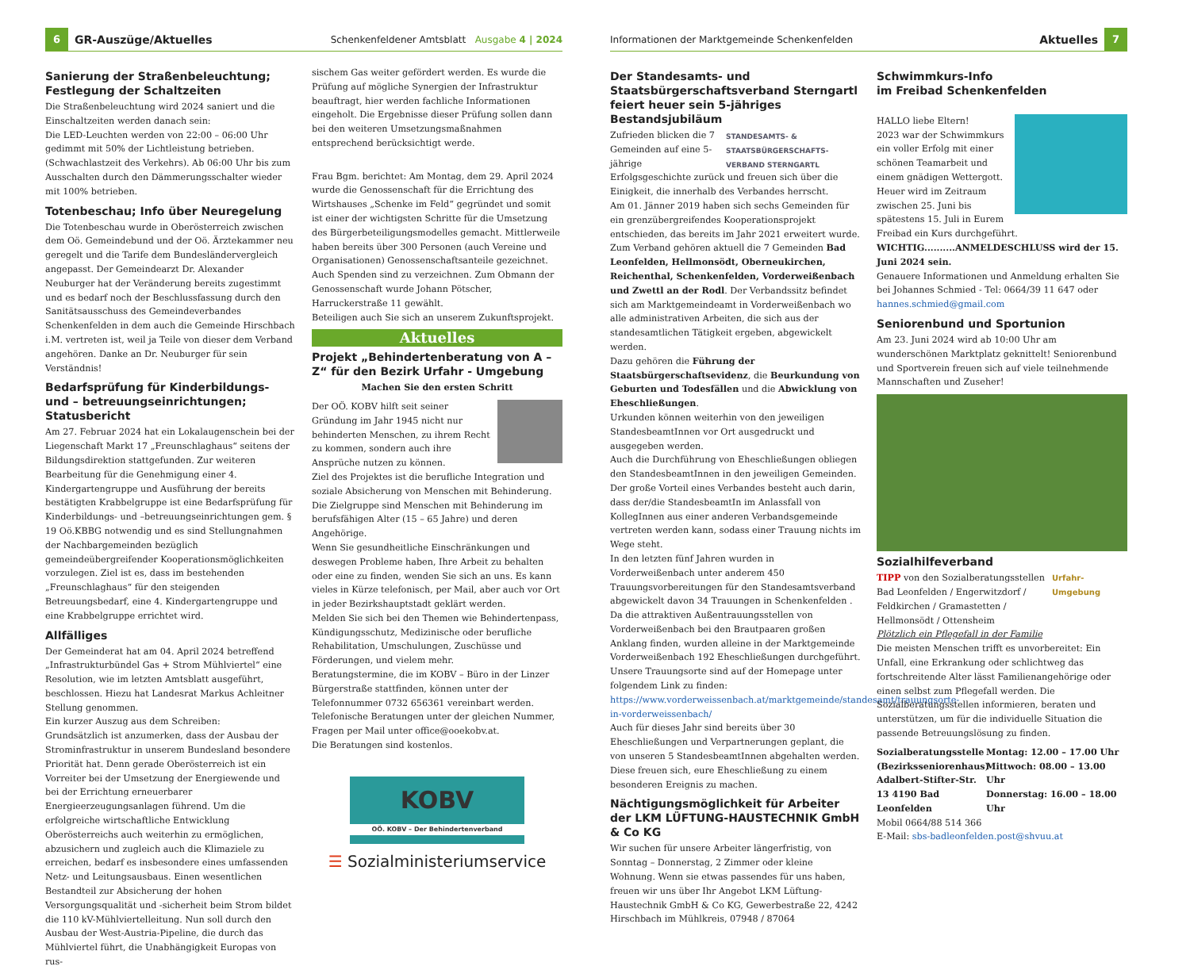6
GR-Auszüge/Aktuelles
Schenkenfeldener Amtsblatt Ausgabe 4 | 2024
Sanierung der Straßenbeleuchtung; Festlegung der Schaltzeiten
Die Straßenbeleuchtung wird 2024 saniert und die Einschaltzeiten werden danach sein:
Die LED-Leuchten werden von 22:00 – 06:00 Uhr gedimmt mit 50% der Lichtleistung betrieben. (Schwachlastzeit des Verkehrs). Ab 06:00 Uhr bis zum Ausschalten durch den Dämmerungsschalter wieder mit 100% betrieben.
Totenbeschau; Info über Neuregelung
Die Totenbeschau wurde in Oberösterreich zwischen dem Oö. Gemeindebund und der Oö. Ärztekammer neu geregelt und die Tarife dem Bundesländervergleich angepasst. Der Gemeindearzt Dr. Alexander Neuburger hat der Veränderung bereits zugestimmt und es bedarf noch der Beschlussfassung durch den Sanitätsausschuss des Gemeindeverbandes Schenkenfelden in dem auch die Gemeinde Hirschbach i.M. vertreten ist, weil ja Teile von dieser dem Verband angehören. Danke an Dr. Neuburger für sein Verständnis!
Bedarfsprüfung für Kinderbildungs- und – betreuungseinrichtungen; Statusbericht
Am 27. Februar 2024 hat ein Lokalaugenschein bei der Liegenschaft Markt 17 „Freunschlaghaus“ seitens der Bildungsdirektion stattgefunden. Zur weiteren Bearbeitung für die Genehmigung einer 4. Kindergartengruppe und Ausführung der bereits bestätigten Krabbelgruppe ist eine Bedarfsprüfung für Kinderbildungs- und –betreuungseinrichtungen gem. § 19 Oö.KBBG notwendig und es sind Stellungnahmen der Nachbargemeinden bezüglich gemeindeübergreifender Kooperationsmöglichkeiten vorzulegen. Ziel ist es, dass im bestehenden „Freunschlaghaus“ für den steigenden Betreuungsbedarf, eine 4. Kindergartengruppe und eine Krabbelgruppe errichtet wird.
Allfälliges
Der Gemeinderat hat am 04. April 2024 betreffend „Infrastrukturbündel Gas + Strom Mühlviertel“ eine Resolution, wie im letzten Amtsblatt ausgeführt, beschlossen. Hiezu hat Landesrat Markus Achleitner Stellung genommen.
Ein kurzer Auszug aus dem Schreiben:
Grundsätzlich ist anzumerken, dass der Ausbau der Strominfrastruktur in unserem Bundesland besondere Priorität hat. Denn gerade Oberösterreich ist ein Vorreiter bei der Umsetzung der Energiewende und bei der Errichtung erneuerbarer Energieerzeugungsanlagen führend. Um die erfolgreiche wirtschaftliche Entwicklung Oberösterreichs auch weiterhin zu ermöglichen, abzusichern und zugleich auch die Klimaziele zu erreichen, bedarf es insbesondere eines umfassenden Netz- und Leitungsausbaus. Einen wesentlichen Bestandteil zur Absicherung der hohen Versorgungsqualität und -sicherheit beim Strom bildet die 110 kV-Mühlviertelleitung. Nun soll durch den Ausbau der West-Austria-Pipeline, die durch das Mühlviertel führt, die Unabhängigkeit Europas von rus-
sischem Gas weiter gefördert werden. Es wurde die Prüfung auf mögliche Synergien der Infrastruktur beauftragt, hier werden fachliche Informationen eingeholt. Die Ergebnisse dieser Prüfung sollen dann bei den weiteren Umsetzungsmaßnahmen entsprechend berücksichtigt werde.
Frau Bgm. berichtet: Am Montag, dem 29. April 2024 wurde die Genossenschaft für die Errichtung des Wirtshauses „Schenke im Feld“ gegründet und somit ist einer der wichtigsten Schritte für die Umsetzung des Bürgerbeteiligungsmodelles gemacht. Mittlerweile haben bereits über 300 Personen (auch Vereine und Organisationen) Genossenschaftsanteile gezeichnet. Auch Spenden sind zu verzeichnen. Zum Obmann der Genossenschaft wurde Johann Pötscher, Harruckerstraße 11 gewählt.
Beteiligen auch Sie sich an unserem Zukunftsprojekt.
Aktuelles
Projekt „Behindertenberatung von A – Z“ für den Bezirk Urfahr - Umgebung
Machen Sie den ersten Schritt
Der OÖ. KOBV hilft seit seiner Gründung im Jahr 1945 nicht nur behinderten Menschen, zu ihrem Recht zu kommen, sondern auch ihre Ansprüche nutzen zu können.
Ziel des Projektes ist die berufliche Integration und soziale Absicherung von Menschen mit Behinderung. Die Zielgruppe sind Menschen mit Behinderung im berufsfähigen Alter (15 – 65 Jahre) und deren Angehörige.
Wenn Sie gesundheitliche Einschränkungen und deswegen Probleme haben, Ihre Arbeit zu behalten oder eine zu finden, wenden Sie sich an uns. Es kann vieles in Kürze telefonisch, per Mail, aber auch vor Ort in jeder Bezirkshauptstadt geklärt werden.
Melden Sie sich bei den Themen wie Behindertenpass, Kündigungsschutz, Medizinische oder berufliche Rehabilitation, Umschulungen, Zuschüsse und Förderungen, und vielem mehr.
Beratungstermine, die im KOBV – Büro in der Linzer Bürgerstraße stattfinden, können unter der Telefonnummer 0732 656361 vereinbart werden. Telefonische Beratungen unter der gleichen Nummer, Fragen per Mail unter office@ooekobv.at.
Die Beratungen sind kostenlos.
KOBV
OÖ. KOBV – Der Behindertenverband
☰ Sozialministeriumservice
Informationen der Marktgemeinde Schenkenfelden
Aktuelles
7
Der Standesamts- und Staatsbürgerschaftsverband Sterngartl feiert heuer sein 5-jähriges Bestandsjubiläum
STANDESAMTS- & STAATSBÜRGERSCHAFTS-VERBAND STERNGARTL
Zufrieden blicken die 7 Gemeinden auf eine 5-jährige Erfolgsgeschichte zurück und freuen sich über die Einigkeit, die innerhalb des Verbandes herrscht.
Am 01. Jänner 2019 haben sich sechs Gemeinden für ein grenzübergreifendes Kooperationsprojekt entschieden, das bereits im Jahr 2021 erweitert wurde. Zum Verband gehören aktuell die 7 Gemeinden Bad Leonfelden, Hellmonsödt, Oberneukirchen, Reichenthal, Schenkenfelden, Vorderweißenbach und Zwettl an der Rodl. Der Verbandssitz befindet sich am Marktgemeindeamt in Vorderweißenbach wo alle administrativen Arbeiten, die sich aus der standesamtlichen Tätigkeit ergeben, abgewickelt werden.
Dazu gehören die Führung der Staatsbürgerschaftsevidenz, die Beurkundung von Geburten und Todesfällen und die Abwicklung von Eheschließungen.
Urkunden können weiterhin von den jeweiligen StandesbeamtInnen vor Ort ausgedruckt und ausgegeben werden.
Auch die Durchführung von Eheschließungen obliegen den StandesbeamtInnen in den jeweiligen Gemeinden. Der große Vorteil eines Verbandes besteht auch darin, dass der/die StandesbeamtIn im Anlassfall von KollegInnen aus einer anderen Verbandsgemeinde vertreten werden kann, sodass einer Trauung nichts im Wege steht.
In den letzten fünf Jahren wurden in Vorderweißenbach unter anderem 450 Trauungsvorbereitungen für den Standesamtsverband abgewickelt davon 34 Trauungen in Schenkenfelden .
Da die attraktiven Außentrauungsstellen von Vorderweißenbach bei den Brautpaaren großen Anklang finden, wurden alleine in der Marktgemeinde Vorderweißenbach 192 Eheschließungen durchgeführt.
Unsere Trauungsorte sind auf der Homepage unter folgendem Link zu finden: https://www.vorderweissenbach.at/marktgemeinde/standesamt/trauungsorte-in-vorderweissenbach/
Auch für dieses Jahr sind bereits über 30 Eheschließungen und Verpartnerungen geplant, die von unseren 5 StandesbeamtInnen abgehalten werden.
Diese freuen sich, eure Eheschließung zu einem besonderen Ereignis zu machen.
Nächtigungsmöglichkeit für Arbeiter der LKM LÜFTUNG-HAUSTECHNIK GmbH & Co KG
Wir suchen für unsere Arbeiter längerfristig, von Sonntag – Donnerstag, 2 Zimmer oder kleine Wohnung. Wenn sie etwas passendes für uns haben, freuen wir uns über Ihr Angebot LKM Lüftung-Haustechnik GmbH & Co KG, Gewerbestraße 22, 4242 Hirschbach im Mühlkreis, 07948 / 87064
Schwimmkurs-Info
im Freibad Schenkenfelden
HALLO liebe Eltern!
2023 war der Schwimmkurs ein voller Erfolg mit einer schönen Teamarbeit und einem gnädigen Wettergott. Heuer wird im Zeitraum zwischen 25. Juni bis spätestens 15. Juli in Eurem Freibad ein Kurs durchgeführt.
WICHTIG..........ANMELDESCHLUSS wird der 15. Juni 2024 sein.
Genauere Informationen und Anmeldung erhalten Sie bei Johannes Schmied - Tel: 0664/39 11 647 oder hannes.schmied@gmail.com
Seniorenbund und Sportunion
Am 23. Juni 2024 wird ab 10:00 Uhr am wunderschönen Marktplatz geknittelt! Seniorenbund und Sportverein freuen sich auf viele teilnehmende Mannschaften und Zuseher!
Sozialhilfeverband
Urfahr-Umgebung
TIPP von den Sozialberatungsstellen Bad Leonfelden / Engerwitzdorf / Feldkirchen / Gramastetten / Hellmonsödt / Ottensheim
Plötzlich ein Pflegefall in der Familie
Die meisten Menschen trifft es unvorbereitet: Ein Unfall, eine Erkrankung oder schlichtweg das fortschreitende Alter lässt Familienangehörige oder einen selbst zum Pflegefall werden. Die Sozialberatungsstellen informieren, beraten und unterstützen, um für die individuelle Situation die passende Betreuungslösung zu finden.
Sozialberatungsstelle (Bezirksseniorenhaus) Adalbert-Stifter-Str. 13 4190 Bad Leonfelden
Montag: 12.00 – 17.00 Uhr
Mittwoch: 08.00 – 13.00 Uhr
Donnerstag: 16.00 – 18.00 Uhr
Mobil 0664/88 514 366
E-Mail: sbs-badleonfelden.post@shvuu.at